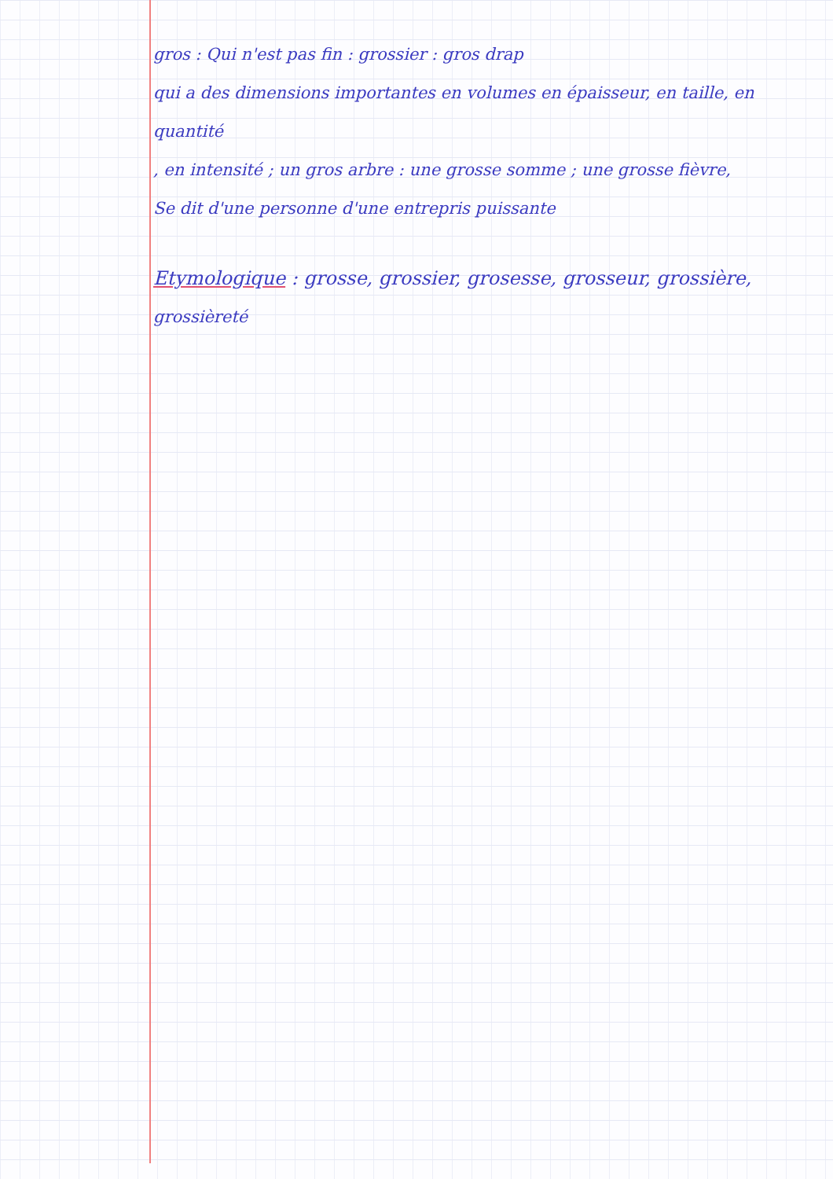gros : Qui n'est pas fin : grossier : gros drap
qui a des dimensions importantes en volumes en épaisseur, en taille, en quantité
, en intensité ; un gros arbre : une grosse somme ; une grosse fièvre,
Se dit d'une personne d'une entrepris puissante
Etymologique : grosse, grossier, grosesse, grosseur, grossière,
grossièreté